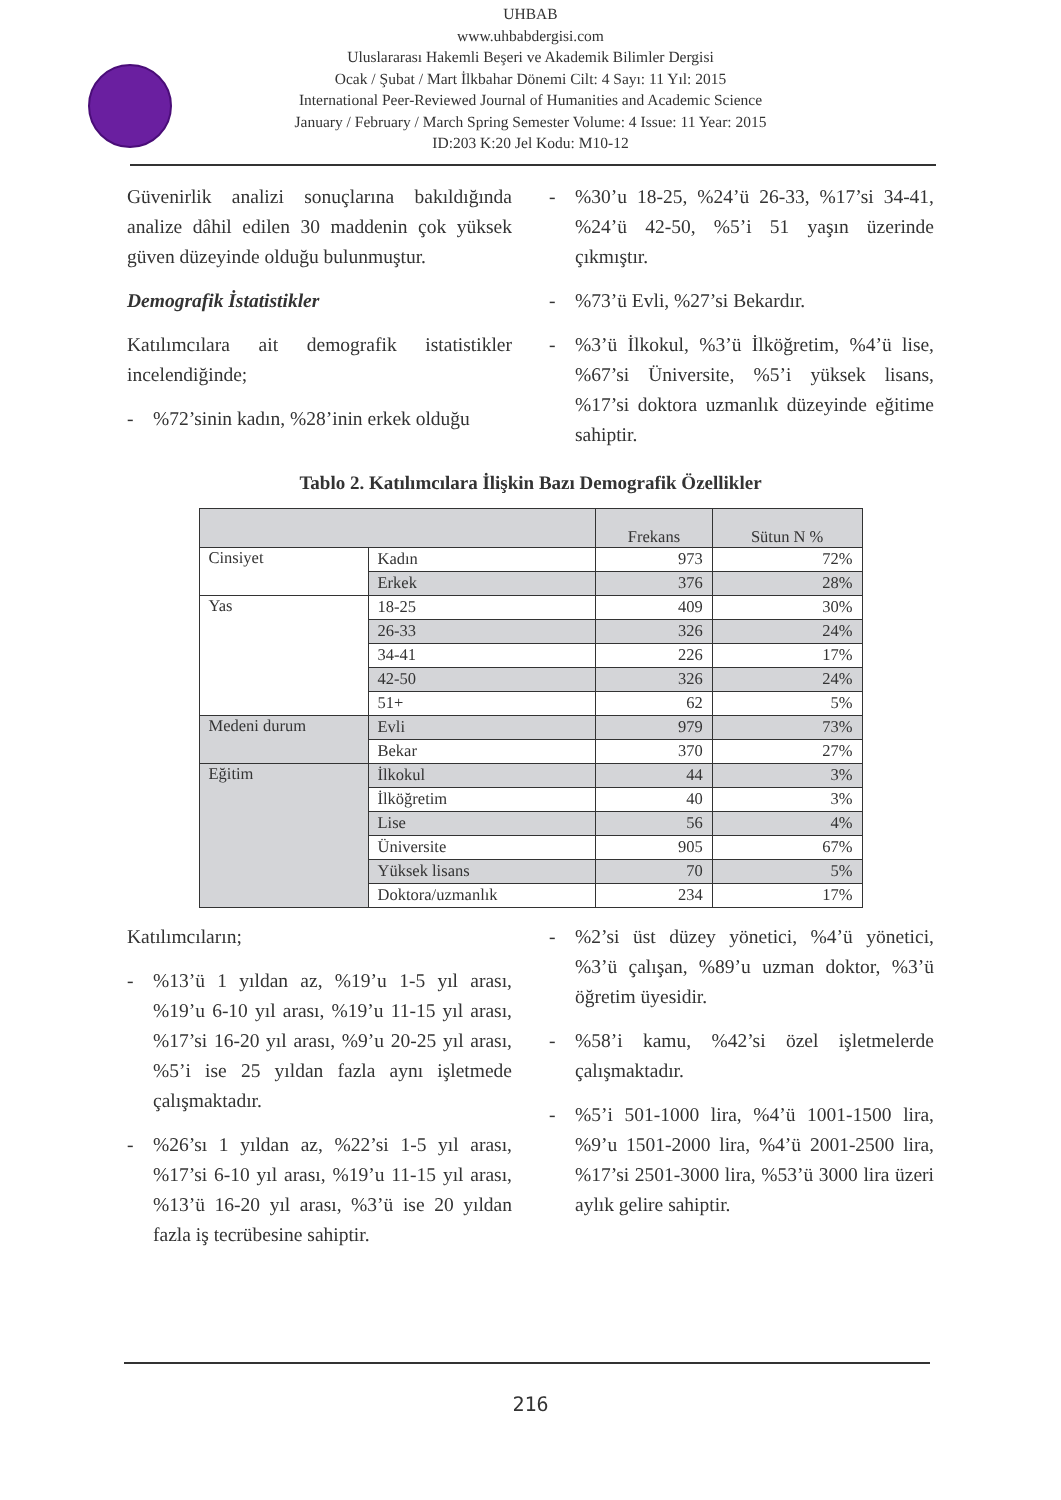UHBAB
www.uhbabdergisi.com
Uluslararası Hakemli Beşeri ve Akademik Bilimler Dergisi
Ocak / Şubat / Mart İlkbahar Dönemi Cilt: 4 Sayı: 11 Yıl: 2015
International Peer-Reviewed Journal of Humanities and Academic Science
January / February / March Spring Semester Volume: 4 Issue: 11 Year: 2015
ID:203 K:20 Jel Kodu: M10-12
Güvenirlik analizi sonuçlarına bakıldığında analize dâhil edilen 30 maddenin çok yüksek güven düzeyinde olduğu bulunmuştur.
Demografik İstatistikler
Katılımcılara ait demografik istatistikler incelendiğinde;
-%72’sinin kadın, %28’inin erkek olduğu
-%30’u 18-25, %24’ü 26-33, %17’si 34-41, %24’ü 42-50, %5’i 51 yaşın üzerinde çıkmıştır.
-%73’ü Evli, %27’si Bekardır.
-%3’ü İlkokul, %3’ü İlköğretim, %4’ü lise, %67’si Üniversite, %5’i yüksek lisans, %17’si doktora uzmanlık düzeyinde eğitime sahiptir.
Tablo 2. Katılımcılara İlişkin Bazı Demografik Özellikler
| | | Frekans | Sütun N % |
| --- | --- | --- | --- |
| Cinsiyet | Kadın | 973 | 72% |
| | Erkek | 376 | 28% |
| Yas | 18-25 | 409 | 30% |
| | 26-33 | 326 | 24% |
| | 34-41 | 226 | 17% |
| | 42-50 | 326 | 24% |
| | 51+ | 62 | 5% |
| Medeni durum | Evli | 979 | 73% |
| | Bekar | 370 | 27% |
| Eğitim | İlkokul | 44 | 3% |
| | İlköğretim | 40 | 3% |
| | Lise | 56 | 4% |
| | Üniversite | 905 | 67% |
| | Yüksek lisans | 70 | 5% |
| | Doktora/uzmanlık | 234 | 17% |
Katılımcıların;
-%13’ü 1 yıldan az, %19’u 1-5 yıl arası, %19’u 6-10 yıl arası, %19’u 11-15 yıl arası, %17’si 16-20 yıl arası, %9’u 20-25 yıl arası, %5’i ise 25 yıldan fazla aynı işletmede çalışmaktadır.
-%26’sı 1 yıldan az, %22’si 1-5 yıl arası, %17’si 6-10 yıl arası, %19’u 11-15 yıl arası, %13’ü 16-20 yıl arası, %3’ü ise 20 yıldan fazla iş tecrübesine sahiptir.
-%2’si üst düzey yönetici, %4’ü yönetici, %3’ü çalışan, %89’u uzman doktor, %3’ü öğretim üyesidir.
-%58’i kamu, %42’si özel işletmelerde çalışmaktadır.
-%5’i 501-1000 lira, %4’ü 1001-1500 lira, %9’u 1501-2000 lira, %4’ü 2001-2500 lira, %17’si 2501-3000 lira, %53’ü 3000 lira üzeri aylık gelire sahiptir.
216